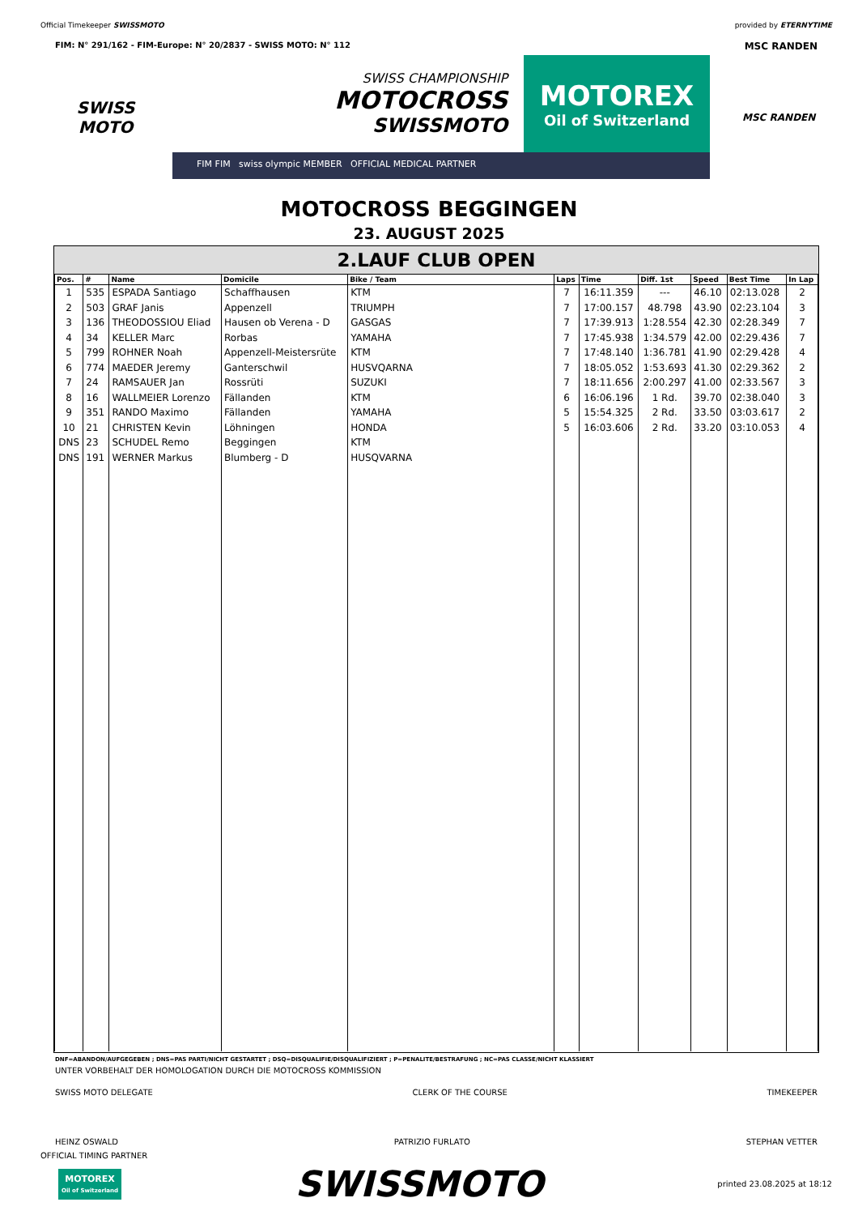Official Timekeeper SWISSMOTO provided by ETERNYTIME
FIM: N° 291/162 - FIM-Europe: N° 20/2837 - SWISS MOTO: N° 112 MSC RANDEN
SWISS
MOTO
SWISS CHAMPIONSHIP
MOTOCROSS
SWISSMOTO
MOTOREX
Oil of Switzerland
FIM FIM swiss olympic MEMBER OFFICIAL MEDICAL PARTNER
MSC RANDEN
MOTOCROSS BEGGINGEN
23. AUGUST 2025
2.LAUF CLUB OPEN
| Pos. | # | Name | Domicile | Bike / Team | Laps | Time | Diff. 1st | Speed | Best Time | In Lap |
| --- | --- | --- | --- | --- | --- | --- | --- | --- | --- | --- |
| 1 | 535 | ESPADA Santiago | Schaffhausen | KTM | 7 | 16:11.359 | --- | 46.10 | 02:13.028 | 2 |
| 2 | 503 | GRAF Janis | Appenzell | TRIUMPH | 7 | 17:00.157 | 48.798 | 43.90 | 02:23.104 | 3 |
| 3 | 136 | THEODOSSIOU Eliad | Hausen ob Verena - D | GASGAS | 7 | 17:39.913 | 1:28.554 | 42.30 | 02:28.349 | 7 |
| 4 | 34 | KELLER Marc | Rorbas | YAMAHA | 7 | 17:45.938 | 1:34.579 | 42.00 | 02:29.436 | 7 |
| 5 | 799 | ROHNER Noah | Appenzell-Meistersrüte | KTM | 7 | 17:48.140 | 1:36.781 | 41.90 | 02:29.428 | 4 |
| 6 | 774 | MAEDER Jeremy | Ganterschwil | HUSVQARNA | 7 | 18:05.052 | 1:53.693 | 41.30 | 02:29.362 | 2 |
| 7 | 24 | RAMSAUER Jan | Rossrüti | SUZUKI | 7 | 18:11.656 | 2:00.297 | 41.00 | 02:33.567 | 3 |
| 8 | 16 | WALLMEIER Lorenzo | Fällanden | KTM | 6 | 16:06.196 | 1 Rd. | 39.70 | 02:38.040 | 3 |
| 9 | 351 | RANDO Maximo | Fällanden | YAMAHA | 5 | 15:54.325 | 2 Rd. | 33.50 | 03:03.617 | 2 |
| 10 | 21 | CHRISTEN Kevin | Löhningen | HONDA | 5 | 16:03.606 | 2 Rd. | 33.20 | 03:10.053 | 4 |
| DNS | 23 | SCHUDEL Remo | Beggingen | KTM | | | | | | |
| DNS | 191 | WERNER Markus | Blumberg - D | HUSQVARNA | | | | | | |
DNF=ABANDON/AUFGEGEBEN ; DNS=PAS PARTI/NICHT GESTARTET ; DSQ=DISQUALIFIE/DISQUALIFIZIERT ; P=PENALITE/BESTRAFUNG ; NC=PAS CLASSE/NICHT KLASSIERT
UNTER VORBEHALT DER HOMOLOGATION DURCH DIE MOTOCROSS KOMMISSION
SWISS MOTO DELEGATE CLERK OF THE COURSE TIMEKEEPER
HEINZ OSWALD PATRIZIO FURLATO STEPHAN VETTER
OFFICIAL TIMING PARTNER
MOTOREX
Oil of Switzerland
SWISSMOTO
printed 23.08.2025 at 18:12